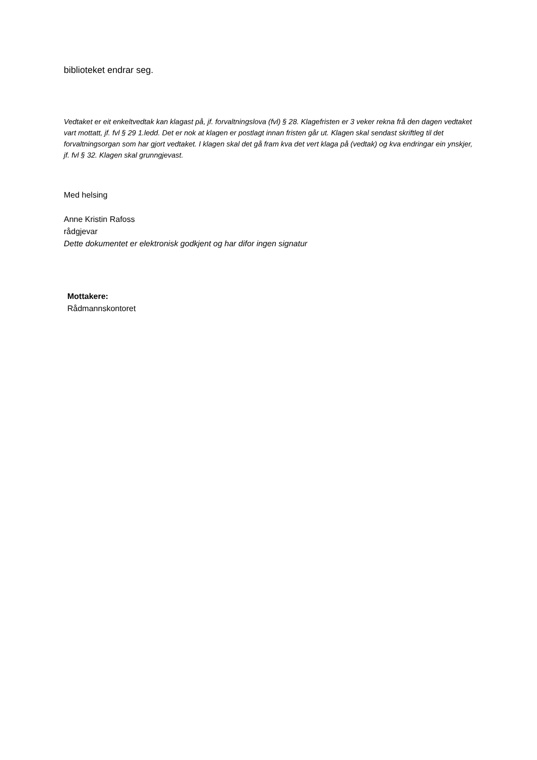biblioteket endrar seg.
Vedtaket er eit enkeltvedtak kan klagast på, jf. forvaltningslova (fvl) § 28. Klagefristen er 3 veker rekna frå den dagen vedtaket vart mottatt, jf. fvl § 29 1.ledd. Det er nok at klagen er postlagt innan fristen går ut. Klagen skal sendast skriftleg til det forvaltningsorgan som har gjort vedtaket. I klagen skal det gå fram kva det vert klaga på (vedtak) og kva endringar ein ynskjer, jf. fvl § 32. Klagen skal grunngjevast.
Med helsing
Anne Kristin Rafoss
rådgjevar
Dette dokumentet er elektronisk godkjent og har difor ingen signatur
Mottakere:
Rådmannskontoret